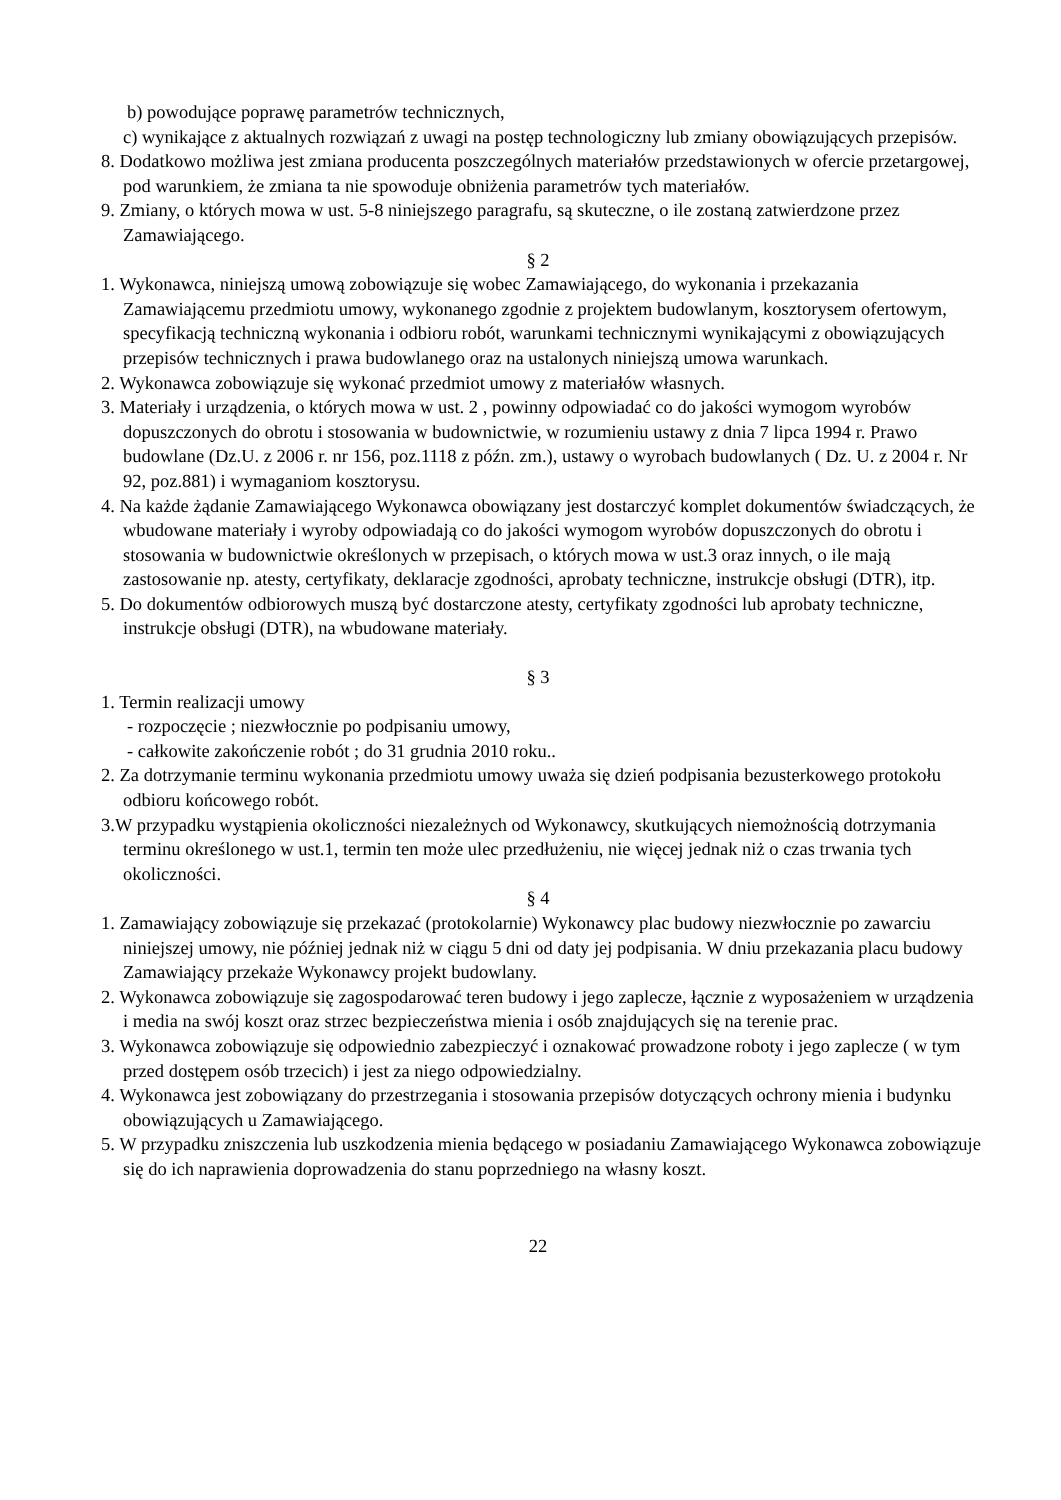b) powodujące poprawę parametrów technicznych,
c) wynikające z aktualnych rozwiązań z uwagi na postęp technologiczny lub zmiany obowiązujących przepisów.
8. Dodatkowo możliwa jest zmiana producenta poszczególnych materiałów przedstawionych w ofercie przetargowej, pod warunkiem, że zmiana ta nie spowoduje obniżenia parametrów tych materiałów.
9. Zmiany, o których mowa w ust. 5-8 niniejszego paragrafu, są skuteczne, o ile zostaną zatwierdzone przez Zamawiającego.
§ 2
1. Wykonawca, niniejszą umową zobowiązuje się wobec Zamawiającego, do wykonania i przekazania Zamawiającemu przedmiotu umowy, wykonanego zgodnie z projektem budowlanym, kosztorysem ofertowym, specyfikacją techniczną wykonania i odbioru robót, warunkami technicznymi wynikającymi z obowiązujących przepisów technicznych i prawa budowlanego oraz na ustalonych niniejszą umowa warunkach.
2. Wykonawca zobowiązuje się wykonać przedmiot umowy z materiałów własnych.
3. Materiały i urządzenia, o których mowa w ust. 2 , powinny odpowiadać co do jakości wymogom wyrobów dopuszczonych do obrotu i stosowania w budownictwie, w rozumieniu ustawy z dnia 7 lipca 1994 r. Prawo budowlane (Dz.U. z 2006 r. nr 156, poz.1118 z późn. zm.), ustawy o wyrobach budowlanych ( Dz. U. z 2004 r. Nr 92, poz.881) i wymaganiom kosztorysu.
4. Na każde żądanie Zamawiającego Wykonawca obowiązany jest dostarczyć komplet dokumentów świadczących, że wbudowane materiały i wyroby odpowiadają co do jakości wymogom wyrobów dopuszczonych do obrotu i stosowania w budownictwie określonych w przepisach, o których mowa w ust.3 oraz innych, o ile mają zastosowanie np. atesty, certyfikaty, deklaracje zgodności, aprobaty techniczne, instrukcje obsługi (DTR), itp.
5. Do dokumentów odbiorowych muszą być dostarczone atesty, certyfikaty zgodności lub aprobaty techniczne, instrukcje obsługi (DTR), na wbudowane materiały.
§ 3
1. Termin realizacji umowy
- rozpoczęcie ; niezwłocznie po podpisaniu umowy,
- całkowite zakończenie robót ; do 31 grudnia 2010 roku..
2. Za dotrzymanie terminu wykonania przedmiotu umowy uważa się dzień podpisania bezusterkowego protokołu odbioru końcowego robót.
3.W przypadku wystąpienia okoliczności niezależnych od Wykonawcy, skutkujących niemożnością dotrzymania terminu określonego w ust.1, termin ten może ulec przedłużeniu, nie więcej jednak niż o czas trwania tych okoliczności.
§ 4
1. Zamawiający zobowiązuje się przekazać (protokolarnie) Wykonawcy plac budowy niezwłocznie po zawarciu niniejszej umowy, nie później jednak niż w ciągu 5 dni od daty jej podpisania. W dniu przekazania placu budowy Zamawiający przekaże Wykonawcy projekt budowlany.
2. Wykonawca zobowiązuje się zagospodarować teren budowy i jego zaplecze, łącznie z wyposażeniem w urządzenia i media na swój koszt oraz strzec bezpieczeństwa mienia i osób znajdujących się na terenie prac.
3. Wykonawca zobowiązuje się odpowiednio zabezpieczyć i oznakować prowadzone roboty i jego zaplecze ( w tym przed dostępem osób trzecich) i jest za niego odpowiedzialny.
4. Wykonawca jest zobowiązany do przestrzegania i stosowania przepisów dotyczących ochrony mienia i budynku obowiązujących u Zamawiającego.
5. W przypadku zniszczenia lub uszkodzenia mienia będącego w posiadaniu Zamawiającego Wykonawca zobowiązuje się do ich naprawienia doprowadzenia do stanu poprzedniego na własny koszt.
22